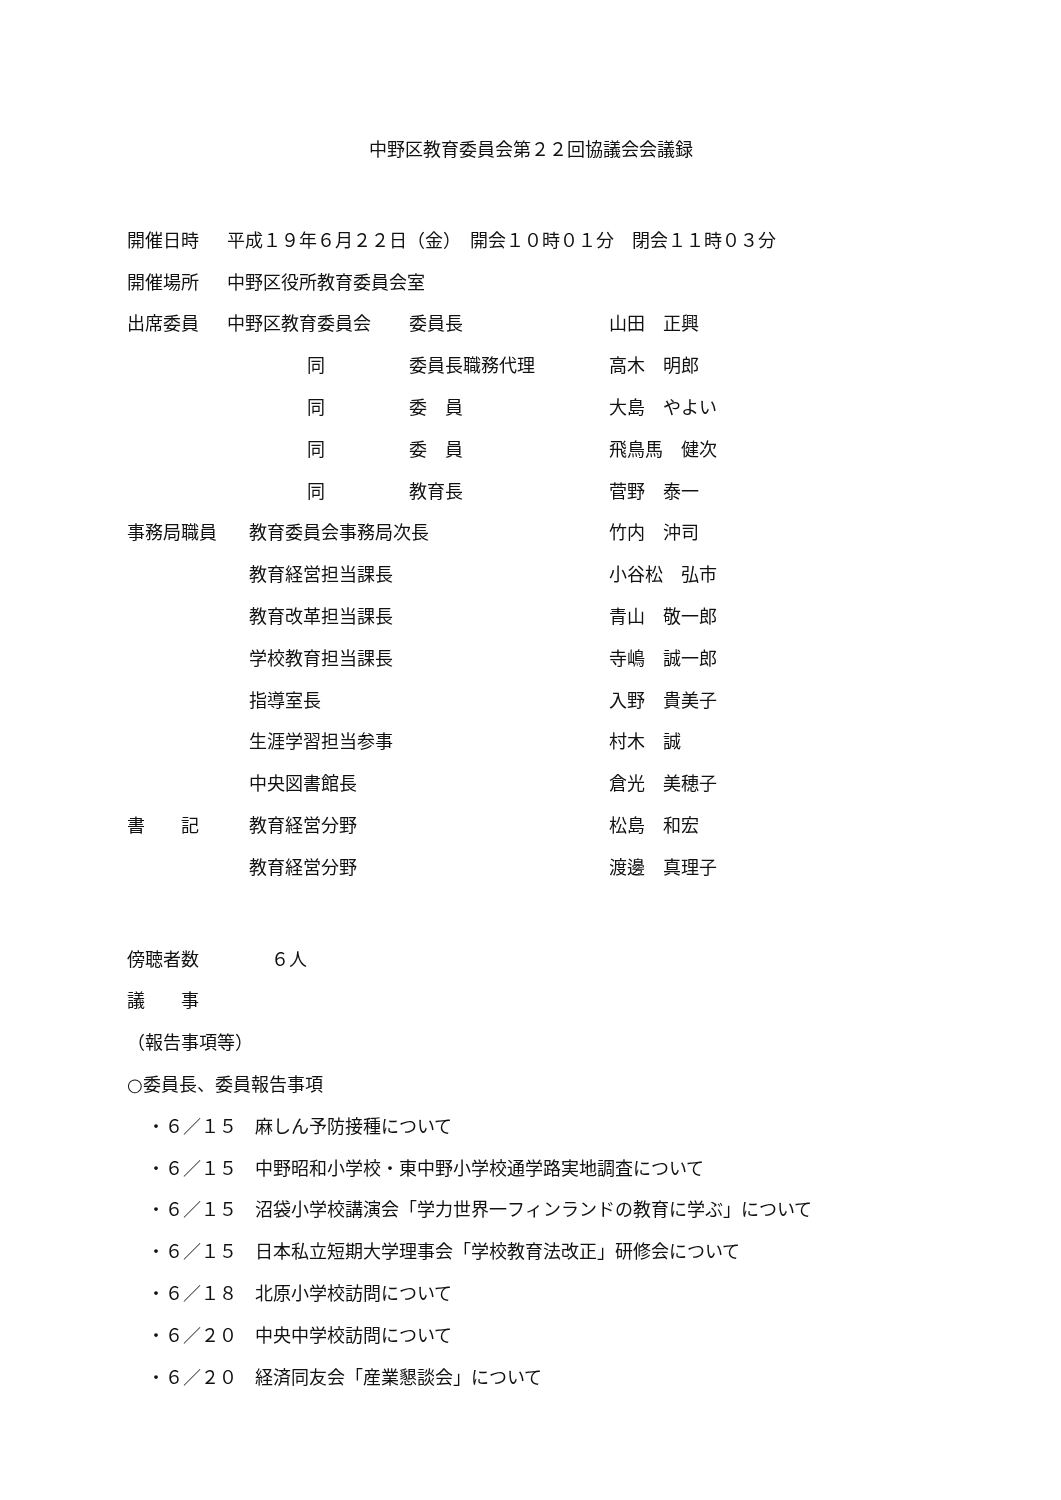中野区教育委員会第２２回協議会会議録
開催日時 平成１９年６月２２日（金）　開会１０時０１分　閉会１１時０３分
開催場所 中野区役所教育委員会室
出席委員 中野区教育委員会 委員長 山田　正興
同 委員長職務代理 高木　明郎
同 委　員 大島　やよい
同 委　員 飛鳥馬　健次
同 教育長 菅野　泰一
事務局職員 教育委員会事務局次長 竹内　沖司
教育経営担当課長 小谷松　弘市
教育改革担当課長 青山　敬一郎
学校教育担当課長 寺嶋　誠一郎
指導室長 入野　貴美子
生涯学習担当参事 村木　誠
中央図書館長 倉光　美穂子
書　　記 教育経営分野 松島　和宏
教育経営分野 渡邊　真理子
傍聴者数 ６人
議　　事
（報告事項等）
○委員長、委員報告事項
・６／１５　麻しん予防接種について
・６／１５　中野昭和小学校・東中野小学校通学路実地調査について
・６／１５　沼袋小学校講演会「学力世界一フィンランドの教育に学ぶ」について
・６／１５　日本私立短期大学理事会「学校教育法改正」研修会について
・６／１８　北原小学校訪問について
・６／２０　中央中学校訪問について
・６／２０　経済同友会「産業懇談会」について